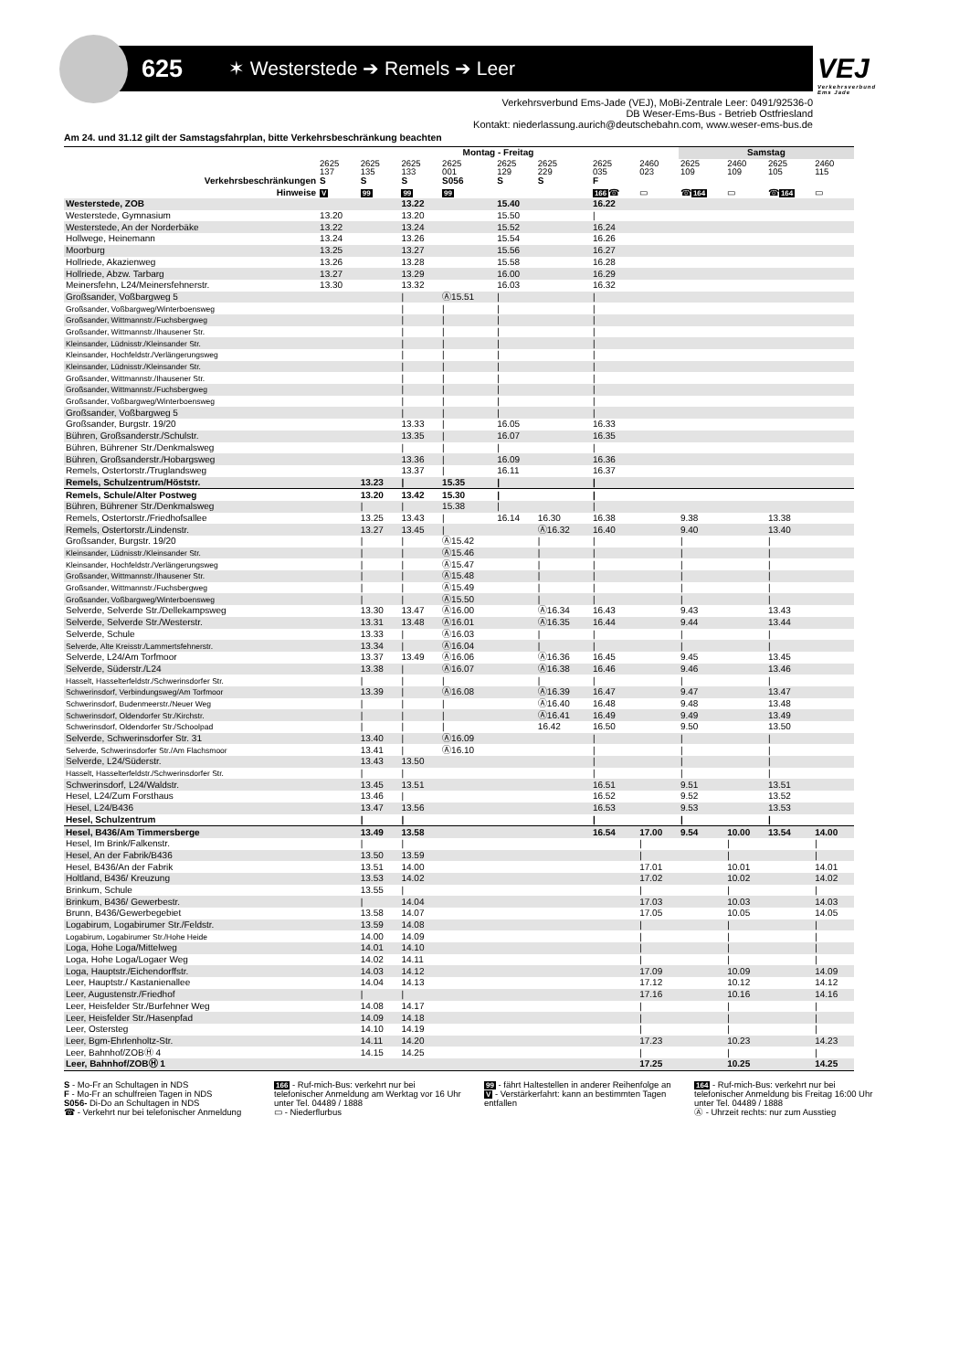625
✶ Westerstede ➔ Remels ➔ Leer
VEJ
Verkehrsverbund Ems Jade
Verkehrsverbund Ems-Jade (VEJ), MoBi-Zentrale Leer: 0491/92536-0
DB Weser-Ems-Bus - Betrieb Ostfriesland
Kontakt: niederlassung.aurich@deutschebahn.com, www.weser-ems-bus.de
Am 24. und 31.12 gilt der Samstagsfahrplan, bitte Verkehrsbeschränkung beachten
| | Montag - Freitag | | | | | | | | Samstag | | | |
| --- | --- | --- | --- | --- | --- | --- | --- | --- | --- | --- | --- | --- |
| | 2625 137 | 2625 135 | 2625 133 | 2625 001 | 2625 129 | 2625 229 | 2625 035 | 2460 023 | 2625 109 | 2460 109 | 2625 105 | 2460 115 |
| Verkehrsbeschränkungen | S | S | S | S056 | S | S | F | | | | | |
| Hinweise | V | 99 | 99 | 99 | | | 166 ☎ | ▭ | ☎ 164 | ▭ | ☎ 164 | ▭ |
| Westerstede, ZOB | | | 13.22 | | 15.40 | | 16.22 | | | | | |
| Westerstede, Gymnasium | 13.20 | | 13.20 | | 15.50 | | / | | | | | |
| Westerstede, An der Norderbäke | 13.22 | | 13.24 | | 15.52 | | 16.24 | | | | | |
| Hollwege, Heinemann | 13.24 | | 13.26 | | 15.54 | | 16.26 | | | | | |
| Moorburg | 13.25 | | 13.27 | | 15.56 | | 16.27 | | | | | |
| Hollriede, Akazienweg | 13.26 | | 13.28 | | 15.58 | | 16.28 | | | | | |
| Hollriede, Abzw. Tarbarg | 13.27 | | 13.29 | | 16.00 | | 16.29 | | | | | |
| Meinersfehn, L24/Meinersfehnerstr. | 13.30 | | 13.32 | | 16.03 | | 16.32 | | | | | |
| Großsander, Voßbargweg 5 | | | / | Ⓐ15.51 | / | | / | | | | | |
| Großsander, Voßbargweg/Winterboensweg | | | / | / | / | | / | | | | | |
| Großsander, Wittmannstr./Fuchsbergweg | | | / | / | / | | / | | | | | |
| Großsander, Wittmannstr./Ihausener Str. | | | / | / | / | | / | | | | | |
| Kleinsander, Lüdnisstr./Kleinsander Str. | | | / | / | / | | / | | | | | |
| Kleinsander, Hochfeldstr./Verlängerungsweg | | | / | / | / | | / | | | | | |
| Kleinsander, Lüdnisstr./Kleinsander Str. | | | / | / | / | | / | | | | | |
| Großsander, Wittmannstr./Ihausener Str. | | | / | / | / | | / | | | | | |
| Großsander, Wittmannstr./Fuchsbergweg | | | / | / | / | | / | | | | | |
| Großsander, Voßbargweg/Winterboensweg | | | / | / | / | | / | | | | | |
| Großsander, Voßbargweg 5 | | | / | / | / | | / | | | | | |
| Großsander, Burgstr. 19/20 | | | 13.33 | / | 16.05 | | 16.33 | | | | | |
| Bühren, Großsanderstr./Schulstr. | | | 13.35 | / | 16.07 | | 16.35 | | | | | |
| Bühren, Bührener Str./Denkmalsweg | | | / | / | / | | / | | | | | |
| Bühren, Großsanderstr./Hobargsweg | | | 13.36 | / | 16.09 | | 16.36 | | | | | |
| Remels, Ostertorstr./Truglandsweg | | | 13.37 | / | 16.11 | | 16.37 | | | | | |
| Remels, Schulzentrum/Höststr. | | 13.23 | / | 15.35 | / | | / | | | | | |
| Remels, Schule/Alter Postweg | | 13.20 | 13.42 | 15.30 | / | | / | | | | | |
| Bühren, Bührener Str./Denkmalsweg | | / | / | 15.38 | / | | / | | | | | |
| Remels, Ostertorstr./Friedhofsallee | | 13.25 | 13.43 | / | 16.14 | 16.30 | 16.38 | | 9.38 | | 13.38 | |
| Remels, Ostertorstr./Lindenstr. | | 13.27 | 13.45 | / | | Ⓐ16.32 | 16.40 | | 9.40 | | 13.40 | |
| Großsander, Burgstr. 19/20 | | / | / | Ⓐ15.42 | | / | / | | / | | / | |
| Kleinsander, Lüdnisstr./Kleinsander Str. | | / | / | Ⓐ15.46 | | / | / | | / | | / | |
| Kleinsander, Hochfeldstr./Verlängerungsweg | | / | / | Ⓐ15.47 | | / | / | | / | | / | |
| Großsander, Wittmannstr./Ihausener Str. | | / | / | Ⓐ15.48 | | / | / | | / | | / | |
| Großsander, Wittmannstr./Fuchsbergweg | | / | / | Ⓐ15.49 | | / | / | | / | | / | |
| Großsander, Voßbargweg/Winterboensweg | | / | / | Ⓐ15.50 | | / | / | | / | | / | |
| Selverde, Selverde Str./Dellekampsweg | | 13.30 | 13.47 | Ⓐ16.00 | | Ⓐ16.34 | 16.43 | | 9.43 | | 13.43 | |
| Selverde, Selverde Str./Westerstr. | | 13.31 | 13.48 | Ⓐ16.01 | | Ⓐ16.35 | 16.44 | | 9.44 | | 13.44 | |
| Selverde, Schule | | 13.33 | / | Ⓐ16.03 | | / | / | | / | | / | |
| Selverde, Alte Kreisstr./Lammertsfehnerstr. | | 13.34 | / | Ⓐ16.04 | | / | / | | / | | / | |
| Selverde, L24/Am Torfmoor | | 13.37 | 13.49 | Ⓐ16.06 | | Ⓐ16.36 | 16.45 | | 9.45 | | 13.45 | |
| Selverde, Süderstr./L24 | | 13.38 | / | Ⓐ16.07 | | Ⓐ16.38 | 16.46 | | 9.46 | | 13.46 | |
| Hasselt, Hasselterfeldstr./Schwerinsdorfer Str. | | / | / | / | | / | / | | / | | / | |
| Schwerinsdorf, Verbindungsweg/Am Torfmoor | | 13.39 | / | Ⓐ16.08 | | Ⓐ16.39 | 16.47 | | 9.47 | | 13.47 | |
| Schwerinsdorf, Budenmeerstr./Neuer Weg | | / | / | / | | Ⓐ16.40 | 16.48 | | 9.48 | | 13.48 | |
| Schwerinsdorf, Oldendorfer Str./Kirchstr. | | / | / | / | | Ⓐ16.41 | 16.49 | | 9.49 | | 13.49 | |
| Schwerinsdorf, Oldendorfer Str./Schoolpad | | / | / | / | | 16.42 | 16.50 | | 9.50 | | 13.50 | |
| Selverde, Schwerinsdorfer Str. 31 | | 13.40 | / | Ⓐ16.09 | | | / | | / | | / | |
| Selverde, Schwerinsdorfer Str./Am Flachsmoor | | 13.41 | / | Ⓐ16.10 | | | / | | / | | / | |
| Selverde, L24/Süderstr. | | 13.43 | 13.50 | | | | / | | / | | / | |
| Hasselt, Hasselterfeldstr./Schwerinsdorfer Str. | | / | / | | | | / | | / | | / | |
| Schwerinsdorf, L24/Waldstr. | | 13.45 | 13.51 | | | | 16.51 | | 9.51 | | 13.51 | |
| Hesel, L24/Zum Forsthaus | | 13.46 | / | | | | 16.52 | | 9.52 | | 13.52 | |
| Hesel, L24/B436 | | 13.47 | 13.56 | | | | 16.53 | | 9.53 | | 13.53 | |
| Hesel, Schulzentrum | | / | / | | | | / | | / | | / | |
| Hesel, B436/Am Timmersberge | | 13.49 | 13.58 | | | | 16.54 | 17.00 | 9.54 | 10.00 | 13.54 | 14.00 |
| Hesel, Im Brink/Falkenstr. | | / | / | | | | | / | | / | | / |
| Hesel, An der Fabrik/B436 | | 13.50 | 13.59 | | | | | / | | / | | / |
| Hesel, B436/An der Fabrik | | 13.51 | 14.00 | | | | | 17.01 | | 10.01 | | 14.01 |
| Holtland, B436/ Kreuzung | | 13.53 | 14.02 | | | | | 17.02 | | 10.02 | | 14.02 |
| Brinkum, Schule | | 13.55 | / | | | | | / | | / | | / |
| Brinkum, B436/ Gewerbestr. | | / | 14.04 | | | | | 17.03 | | 10.03 | | 14.03 |
| Brunn, B436/Gewerbegebiet | | 13.58 | 14.07 | | | | | 17.05 | | 10.05 | | 14.05 |
| Logabirum, Logabirumer Str./Feldstr. | | 13.59 | 14.08 | | | | | / | | / | | / |
| Logabirum, Logabirumer Str./Hohe Heide | | 14.00 | 14.09 | | | | | / | | / | | / |
| Loga, Hohe Loga/Mittelweg | | 14.01 | 14.10 | | | | | / | | / | | / |
| Loga, Hohe Loga/Logaer Weg | | 14.02 | 14.11 | | | | | / | | / | | / |
| Loga, Hauptstr./Eichendorffstr. | | 14.03 | 14.12 | | | | | 17.09 | | 10.09 | | 14.09 |
| Leer, Hauptstr./ Kastanienallee | | 14.04 | 14.13 | | | | | 17.12 | | 10.12 | | 14.12 |
| Leer, Augustenstr./Friedhof | | / | / | | | | | 17.16 | | 10.16 | | 14.16 |
| Leer, Heisfelder Str./Burfehner Weg | | 14.08 | 14.17 | | | | | / | | / | | / |
| Leer, Heisfelder Str./Hasenpfad | | 14.09 | 14.18 | | | | | / | | / | | / |
| Leer, Ostersteg | | 14.10 | 14.19 | | | | | / | | / | | / |
| Leer, Bgm-Ehrlenholtz-Str. | | 14.11 | 14.20 | | | | | 17.23 | | 10.23 | | 14.23 |
| Leer, Bahnhof/ZOBⒽ 4 | | 14.15 | 14.25 | | | | | / | | / | | / |
| Leer, Bahnhof/ZOBⒽ 1 | | | | | | | | 17.25 | | 10.25 | | 14.25 |
S - Mo-Fr an Schultagen in NDS
F - Mo-Fr an schulfreien Tagen in NDS
S056- Di-Do an Schultagen in NDS
☎ - Verkehrt nur bei telefonischer Anmeldung
166 - Ruf-mich-Bus: verkehrt nur bei telefonischer Anmeldung am Werktag vor 16 Uhr unter Tel. 04489 / 1888
▭ - Niederflurbus
99 - fährt Haltestellen in anderer Reihenfolge an
V - Verstärkerfahrt: kann an bestimmten Tagen entfallen
164 - Ruf-mich-Bus: verkehrt nur bei telefonischer Anmeldung bis Freitag 16:00 Uhr unter Tel. 04489 / 1888
Ⓐ - Uhrzeit rechts: nur zum Ausstieg